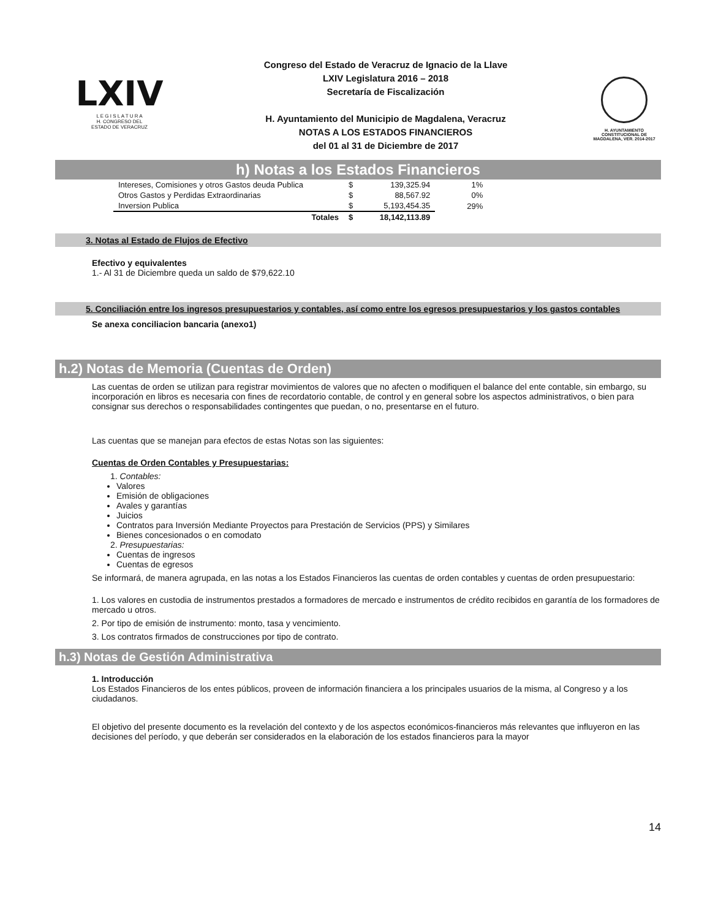LXIV
L E G I S L A T U R A
H. CONGRESO DEL
ESTADO DE VERACRUZ
Congreso del Estado de Veracruz de Ignacio de la Llave
LXIV Legislatura 2016 – 2018
Secretaría de Fiscalización
H. Ayuntamiento del Municipio de Magdalena, Veracruz
NOTAS A LOS ESTADOS FINANCIEROS
del 01 al 31 de Diciembre de 2017
H. AYUNTAMIENTO CONSTITUCIONAL DE MAGDALENA, VER. 2014-2017
h) Notas a los Estados Financieros
| Intereses, Comisiones y otros Gastos deuda Publica | $ | 139,325.94 | 1% |
| Otros Gastos y Perdidas Extraordinarias | $ | 88,567.92 | 0% |
| Inversion Publica | $ | 5,193,454.35 | 29% |
| Totales | $ | 18,142,113.89 | |
3. Notas al Estado de Flujos de Efectivo
Efectivo y equivalentes
1.- Al 31 de Diciembre queda un saldo de $79,622.10
5. Conciliación entre los ingresos presupuestarios y contables, así como entre los egresos presupuestarios y los gastos contables
Se anexa conciliacion bancaria (anexo1)
h.2) Notas de Memoria (Cuentas de Orden)
Las cuentas de orden se utilizan para registrar movimientos de valores que no afecten o modifiquen el balance del ente contable, sin embargo, su incorporación en libros es necesaria con fines de recordatorio contable, de control y en general sobre los aspectos administrativos, o bien para consignar sus derechos o responsabilidades contingentes que puedan, o no, presentarse en el futuro.
Las cuentas que se manejan para efectos de estas Notas son las siguientes:
Cuentas de Orden Contables y Presupuestarias:
1. Contables:
Valores
Emisión de obligaciones
Avales y garantías
Juicios
Contratos para Inversión Mediante Proyectos para Prestación de Servicios (PPS) y Similares
Bienes concesionados o en comodato
2. Presupuestarias:
Cuentas de ingresos
Cuentas de egresos
Se informará, de manera agrupada, en las notas a los Estados Financieros las cuentas de orden contables y cuentas de orden presupuestario:
1. Los valores en custodia de instrumentos prestados a formadores de mercado e instrumentos de crédito recibidos en garantía de los formadores de mercado u otros.
2. Por tipo de emisión de instrumento: monto, tasa y vencimiento.
3. Los contratos firmados de construcciones por tipo de contrato.
h.3) Notas de Gestión Administrativa
1. Introducción
Los Estados Financieros de los entes públicos, proveen de información financiera a los principales usuarios de la misma, al Congreso y a los ciudadanos.
El objetivo del presente documento es la revelación del contexto y de los aspectos económicos-financieros más relevantes que influyeron en las decisiones del período, y que deberán ser considerados en la elaboración de los estados financieros para la mayor
14